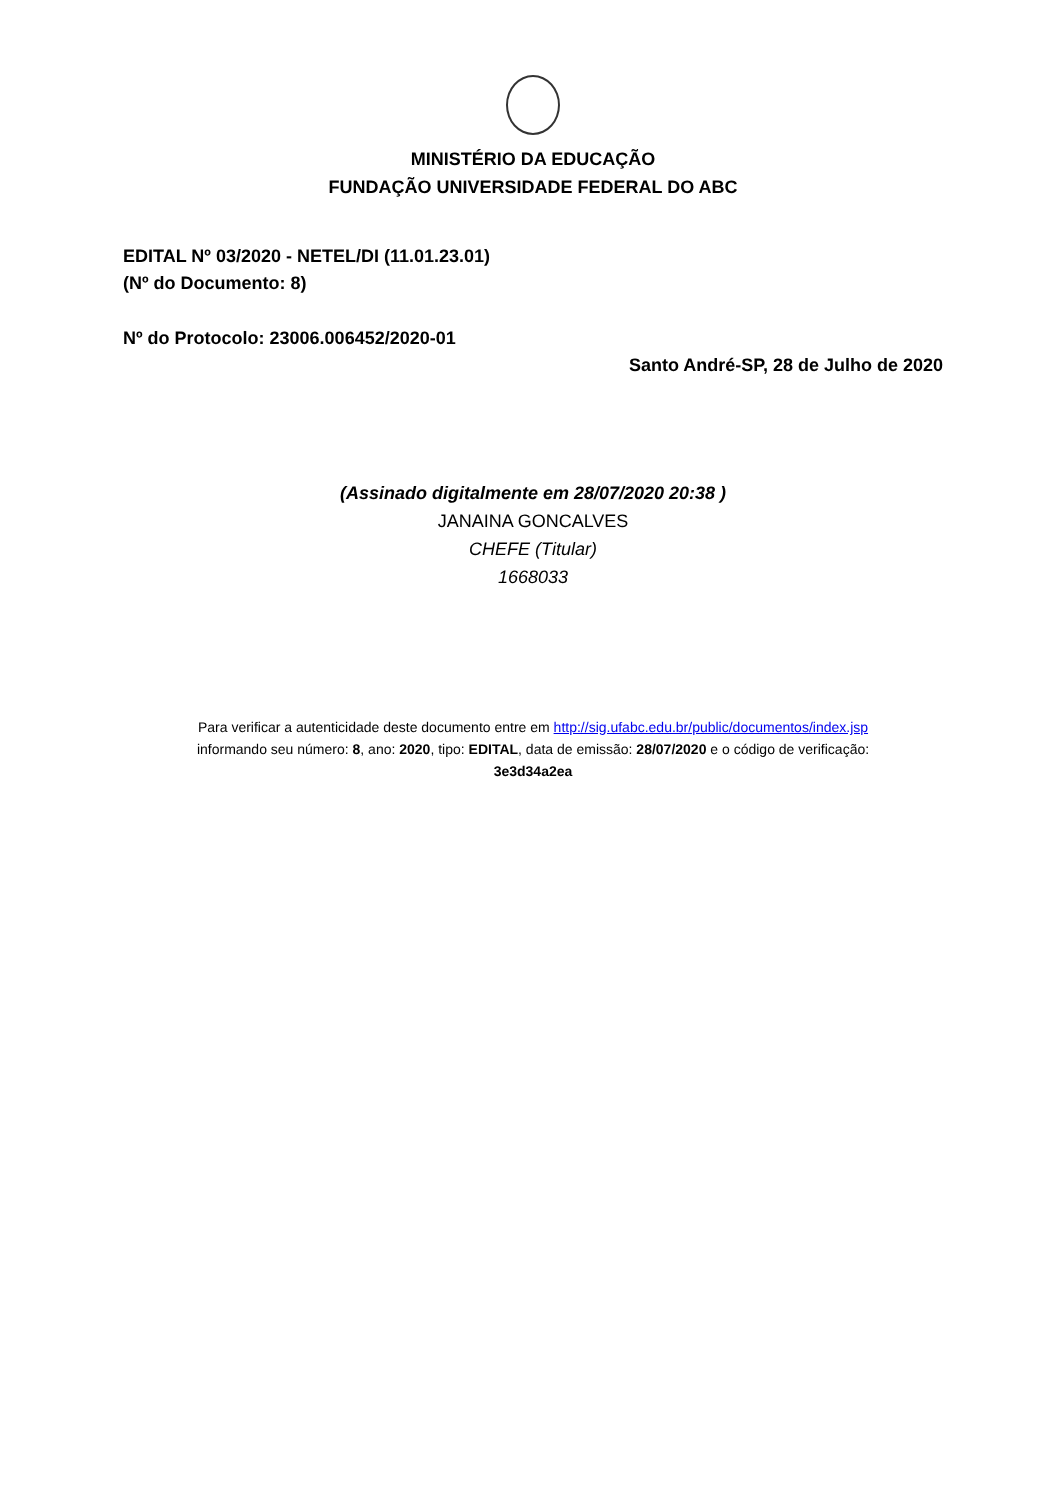MINISTÉRIO DA EDUCAÇÃO
FUNDAÇÃO UNIVERSIDADE FEDERAL DO ABC
EDITAL Nº 03/2020 - NETEL/DI (11.01.23.01)
(Nº do Documento: 8)
Nº do Protocolo: 23006.006452/2020-01
Santo André-SP, 28 de Julho de 2020
(Assinado digitalmente em 28/07/2020 20:38 )
JANAINA GONCALVES
CHEFE (Titular)
1668033
Para verificar a autenticidade deste documento entre em http://sig.ufabc.edu.br/public/documentos/index.jsp
informando seu número: 8, ano: 2020, tipo: EDITAL, data de emissão: 28/07/2020 e o código de verificação:
3e3d34a2ea